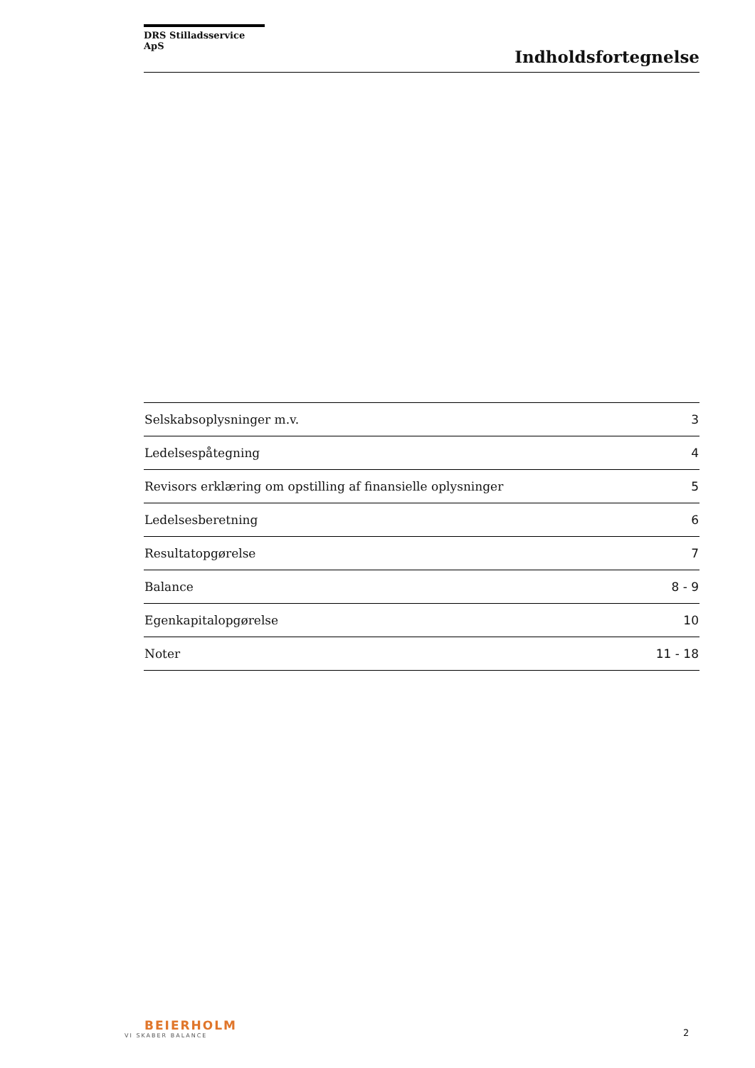DRS Stilladsservice ApS
Indholdsfortegnelse
| Selskabsoplysninger m.v. | 3 |
| Ledelsespåtegning | 4 |
| Revisors erklæring om opstilling af finansielle oplysninger | 5 |
| Ledelsesberetning | 6 |
| Resultatopgørelse | 7 |
| Balance | 8 - 9 |
| Egenkapitalopgørelse | 10 |
| Noter | 11 - 18 |
BEIERHOLM
VI SKABER BALANCE
2